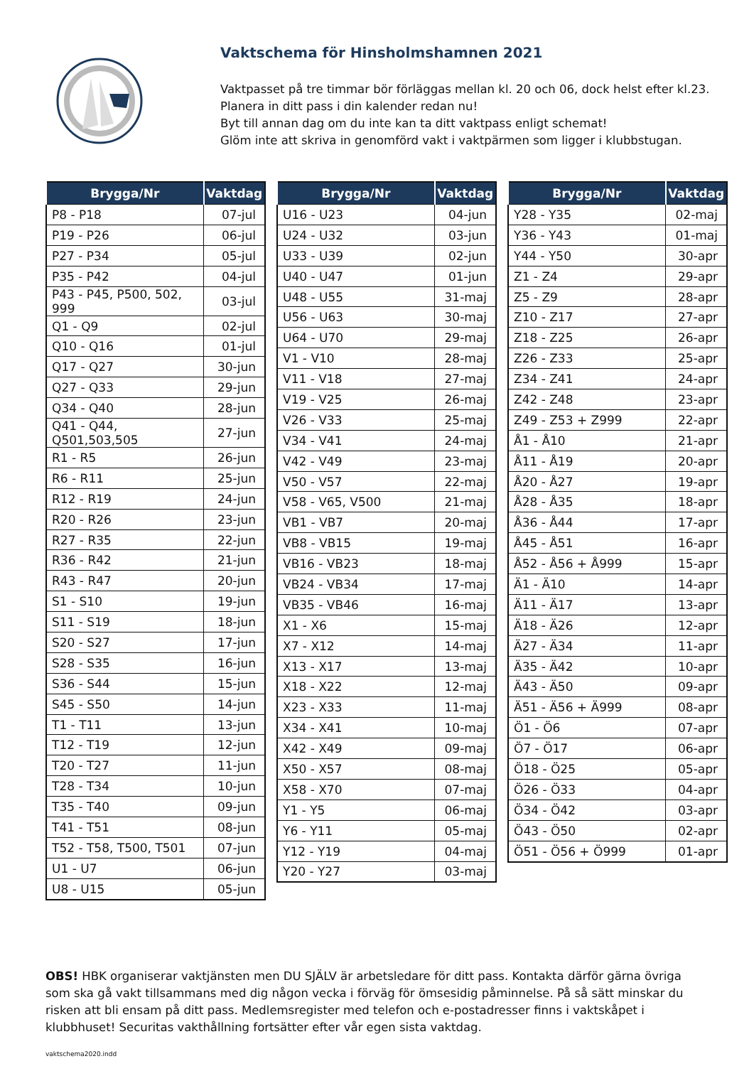Vaktschema för Hinsholmshamnen 2021
Vaktpasset på tre timmar bör förläggas mellan kl. 20 och 06, dock helst efter kl.23.
Planera in ditt pass i din kalender redan nu!
Byt till annan dag om du inte kan ta ditt vaktpass enligt schemat!
Glöm inte att skriva in genomförd vakt i vaktpärmen som ligger i klubbstugan.
| Brygga/Nr | Vaktdag |
| --- | --- |
| P8 - P18 | 07-jul |
| P19 - P26 | 06-jul |
| P27 - P34 | 05-jul |
| P35 - P42 | 04-jul |
| P43 - P45, P500, 502, 999 | 03-jul |
| Q1 - Q9 | 02-jul |
| Q10 - Q16 | 01-jul |
| Q17 - Q27 | 30-jun |
| Q27 - Q33 | 29-jun |
| Q34 - Q40 | 28-jun |
| Q41 - Q44, Q501,503,505 | 27-jun |
| R1 - R5 | 26-jun |
| R6 - R11 | 25-jun |
| R12 - R19 | 24-jun |
| R20 - R26 | 23-jun |
| R27 - R35 | 22-jun |
| R36 - R42 | 21-jun |
| R43 - R47 | 20-jun |
| S1 - S10 | 19-jun |
| S11 - S19 | 18-jun |
| S20 - S27 | 17-jun |
| S28 - S35 | 16-jun |
| S36 - S44 | 15-jun |
| S45 - S50 | 14-jun |
| T1 - T11 | 13-jun |
| T12 - T19 | 12-jun |
| T20 - T27 | 11-jun |
| T28 - T34 | 10-jun |
| T35 - T40 | 09-jun |
| T41 - T51 | 08-jun |
| T52 - T58, T500, T501 | 07-jun |
| U1 - U7 | 06-jun |
| U8 - U15 | 05-jun |
| Brygga/Nr | Vaktdag |
| --- | --- |
| U16 - U23 | 04-jun |
| U24 - U32 | 03-jun |
| U33 - U39 | 02-jun |
| U40 - U47 | 01-jun |
| U48 - U55 | 31-maj |
| U56 - U63 | 30-maj |
| U64 - U70 | 29-maj |
| V1 - V10 | 28-maj |
| V11 - V18 | 27-maj |
| V19 - V25 | 26-maj |
| V26 - V33 | 25-maj |
| V34 - V41 | 24-maj |
| V42 - V49 | 23-maj |
| V50 - V57 | 22-maj |
| V58 - V65, V500 | 21-maj |
| VB1 - VB7 | 20-maj |
| VB8 - VB15 | 19-maj |
| VB16 - VB23 | 18-maj |
| VB24 - VB34 | 17-maj |
| VB35 - VB46 | 16-maj |
| X1 - X6 | 15-maj |
| X7 - X12 | 14-maj |
| X13 - X17 | 13-maj |
| X18 - X22 | 12-maj |
| X23 - X33 | 11-maj |
| X34 - X41 | 10-maj |
| X42 - X49 | 09-maj |
| X50 - X57 | 08-maj |
| X58 - X70 | 07-maj |
| Y1 - Y5 | 06-maj |
| Y6 - Y11 | 05-maj |
| Y12 - Y19 | 04-maj |
| Y20 - Y27 | 03-maj |
| Brygga/Nr | Vaktdag |
| --- | --- |
| Y28 - Y35 | 02-maj |
| Y36 - Y43 | 01-maj |
| Y44 - Y50 | 30-apr |
| Z1 - Z4 | 29-apr |
| Z5 - Z9 | 28-apr |
| Z10 - Z17 | 27-apr |
| Z18 - Z25 | 26-apr |
| Z26 - Z33 | 25-apr |
| Z34 - Z41 | 24-apr |
| Z42 - Z48 | 23-apr |
| Z49 - Z53 + Z999 | 22-apr |
| Å1 - Å10 | 21-apr |
| Å11 - Å19 | 20-apr |
| Å20 - Å27 | 19-apr |
| Å28 - Å35 | 18-apr |
| Å36 - Å44 | 17-apr |
| Å45 - Å51 | 16-apr |
| Å52 - Å56 + Å999 | 15-apr |
| Ä1 - Ä10 | 14-apr |
| Ä11 - Ä17 | 13-apr |
| Ä18 - Ä26 | 12-apr |
| Ä27 - Ä34 | 11-apr |
| Ä35 - Ä42 | 10-apr |
| Ä43 - Ä50 | 09-apr |
| Ä51 - Ä56 + Ä999 | 08-apr |
| Ö1 - Ö6 | 07-apr |
| Ö7 - Ö17 | 06-apr |
| Ö18 - Ö25 | 05-apr |
| Ö26 - Ö33 | 04-apr |
| Ö34 - Ö42 | 03-apr |
| Ö43 - Ö50 | 02-apr |
| Ö51 - Ö56 + Ö999 | 01-apr |
OBS! HBK organiserar vaktjänsten men DU SJÄLV är arbetsledare för ditt pass. Kontakta därför gärna övriga som ska gå vakt tillsammans med dig någon vecka i förväg för ömsesidig påminnelse. På så sätt minskar du risken att bli ensam på ditt pass. Medlemsregister med telefon och e-postadresser finns i vaktskåpet i klubbhuset! Securitas vakthållning fortsätter efter vår egen sista vaktdag.
vaktschema2020.indd